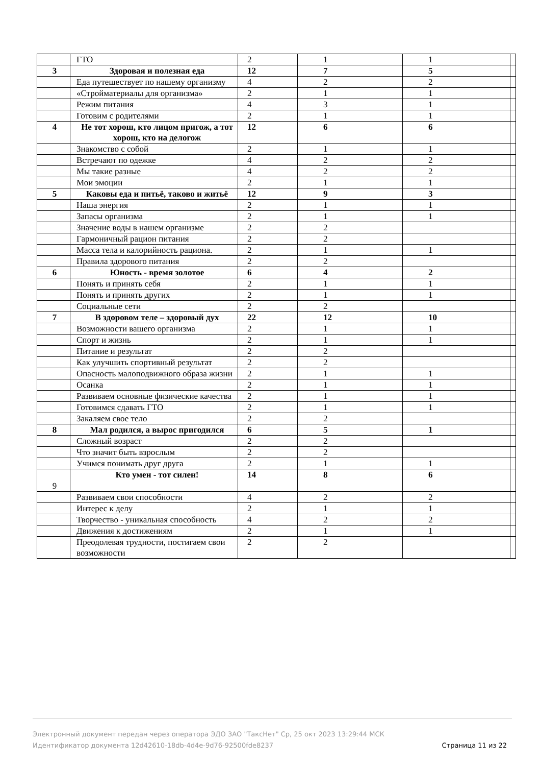| | ГТО | 2 | 1 | 1 | |
| 3 | Здоровая и полезная еда | 12 | 7 | 5 | |
| | Еда путешествует по нашему организму | 4 | 2 | 2 | |
| | «Стройматериалы для организма» | 2 | 1 | 1 | |
| | Режим питания | 4 | 3 | 1 | |
| | Готовим с родителями | 2 | 1 | 1 | |
| 4 | Не тот хорош, кто лицом пригож, а тот хорош, кто на делогож | 12 | 6 | 6 | |
| | Знакомство с собой | 2 | 1 | 1 | |
| | Встречают по одежке | 4 | 2 | 2 | |
| | Мы такие разные | 4 | 2 | 2 | |
| | Мои эмоции | 2 | 1 | 1 | |
| 5 | Каковы еда и питьё, таково и житьё | 12 | 9 | 3 | |
| | Наша энергия | 2 | 1 | 1 | |
| | Запасы организма | 2 | 1 | 1 | |
| | Значение воды в нашем организме | 2 | 2 | | |
| | Гармоничный рацион питания | 2 | 2 | | |
| | Масса тела и калорийность рациона. | 2 | 1 | 1 | |
| | Правила здорового питания | 2 | 2 | | |
| 6 | Юность - время золотое | 6 | 4 | 2 | |
| | Понять и принять себя | 2 | 1 | 1 | |
| | Понять и принять других | 2 | 1 | 1 | |
| | Социальные сети | 2 | 2 | | |
| 7 | В здоровом теле – здоровый дух | 22 | 12 | 10 | |
| | Возможности вашего организма | 2 | 1 | 1 | |
| | Спорт и жизнь | 2 | 1 | 1 | |
| | Питание и результат | 2 | 2 | | |
| | Как улучшить спортивный результат | 2 | 2 | | |
| | Опасность малоподвижного образа жизни | 2 | 1 | 1 | |
| | Осанка | 2 | 1 | 1 | |
| | Развиваем основные физические качества | 2 | 1 | 1 | |
| | Готовимся сдавать ГТО | 2 | 1 | 1 | |
| | Закаляем свое тело | 2 | 2 | | |
| 8 | Мал родился, а вырос пригодился | 6 | 5 | 1 | |
| | Сложный возраст | 2 | 2 | | |
| | Что значит быть взрослым | 2 | 2 | | |
| | Учимся понимать друг друга | 2 | 1 | 1 | |
| 9 | Кто умен - тот силен! | 14 | 8 | 6 | |
| | Развиваем свои способности | 4 | 2 | 2 | |
| | Интерес к делу | 2 | 1 | 1 | |
| | Творчество - уникальная способность | 4 | 2 | 2 | |
| | Движения к достижениям | 2 | 1 | 1 | |
| | Преодолевая трудности, постигаем свои возможности | 2 | 2 | | |
Электронный документ передан через оператора ЭДО ЗАО "ТаксНет" Ср, 25 окт 2023 13:29:44 МСК
Идентификатор документа 12d42610-18db-4d4e-9d76-92500fde8237
Страница 11 из 22